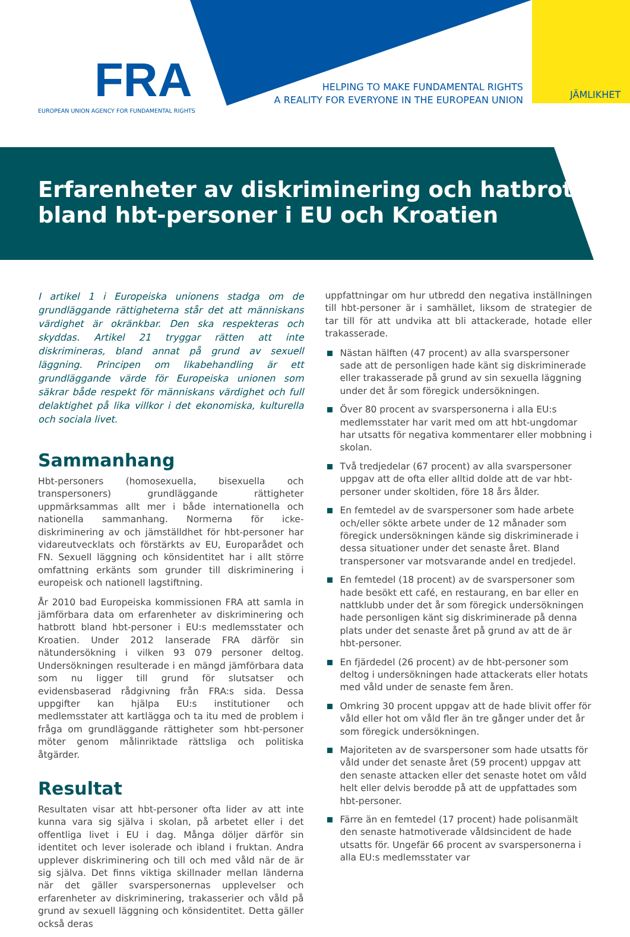FRA
EUROPEAN UNION AGENCY FOR FUNDAMENTAL RIGHTS
HELPING TO MAKE FUNDAMENTAL RIGHTS
A REALITY FOR EVERYONE IN THE EUROPEAN UNION
JÄMLIKHET
Erfarenheter av diskriminering och hatbrott
bland hbt-personer i EU och Kroatien
I artikel 1 i Europeiska unionens stadga om de grundläggande rättigheterna står det att människans värdighet är okränkbar. Den ska respekteras och skyddas. Artikel 21 tryggar rätten att inte diskrimineras, bland annat på grund av sexuell läggning. Principen om likabehandling är ett grundläggande värde för Europeiska unionen som säkrar både respekt för människans värdighet och full delaktighet på lika villkor i det ekonomiska, kulturella och sociala livet.
Sammanhang
Hbt-personers (homosexuella, bisexuella och transpersoners) grundläggande rättigheter uppmärksammas allt mer i både internationella och nationella sammanhang. Normerna för icke-diskriminering av och jämställdhet för hbt-personer har vidareutvecklats och förstärkts av EU, Europarådet och FN. Sexuell läggning och könsidentitet har i allt större omfattning erkänts som grunder till diskriminering i europeisk och nationell lagstiftning.
År 2010 bad Europeiska kommissionen FRA att samla in jämförbara data om erfarenheter av diskriminering och hatbrott bland hbt-personer i EU:s medlemsstater och Kroatien. Under 2012 lanserade FRA därför sin nätundersökning i vilken 93 079 personer deltog. Undersökningen resulterade i en mängd jämförbara data som nu ligger till grund för slutsatser och evidensbaserad rådgivning från FRA:s sida. Dessa uppgifter kan hjälpa EU:s institutioner och medlemsstater att kartlägga och ta itu med de problem i fråga om grundläggande rättigheter som hbt-personer möter genom målinriktade rättsliga och politiska åtgärder.
Resultat
Resultaten visar att hbt-personer ofta lider av att inte kunna vara sig själva i skolan, på arbetet eller i det offentliga livet i EU i dag. Många döljer därför sin identitet och lever isolerade och ibland i fruktan. Andra upplever diskriminering och till och med våld när de är sig själva. Det finns viktiga skillnader mellan länderna när det gäller svarspersonernas upplevelser och erfarenheter av diskriminering, trakasserier och våld på grund av sexuell läggning och könsidentitet. Detta gäller också deras
uppfattningar om hur utbredd den negativa inställningen till hbt-personer är i samhället, liksom de strategier de tar till för att undvika att bli attackerade, hotade eller trakasserade.
Nästan hälften (47 procent) av alla svarspersoner sade att de personligen hade känt sig diskriminerade eller trakasserade på grund av sin sexuella läggning under det år som föregick undersökningen.
Över 80 procent av svarspersonerna i alla EU:s medlemsstater har varit med om att hbt-ungdomar har utsatts för negativa kommentarer eller mobbning i skolan.
Två tredjedelar (67 procent) av alla svarspersoner uppgav att de ofta eller alltid dolde att de var hbt-personer under skoltiden, före 18 års ålder.
En femtedel av de svarspersoner som hade arbete och/eller sökte arbete under de 12 månader som föregick undersökningen kände sig diskriminerade i dessa situationer under det senaste året. Bland transpersoner var motsvarande andel en tredjedel.
En femtedel (18 procent) av de svarspersoner som hade besökt ett café, en restaurang, en bar eller en nattklubb under det år som föregick undersökningen hade personligen känt sig diskriminerade på denna plats under det senaste året på grund av att de är hbt-personer.
En fjärdedel (26 procent) av de hbt-personer som deltog i undersökningen hade attackerats eller hotats med våld under de senaste fem åren.
Omkring 30 procent uppgav att de hade blivit offer för våld eller hot om våld fler än tre gånger under det år som föregick undersökningen.
Majoriteten av de svarspersoner som hade utsatts för våld under det senaste året (59 procent) uppgav att den senaste attacken eller det senaste hotet om våld helt eller delvis berodde på att de uppfattades som hbt-personer.
Färre än en femtedel (17 procent) hade polisanmält den senaste hatmotiverade våldsincident de hade utsatts för. Ungefär 66 procent av svarspersonerna i alla EU:s medlemsstater var